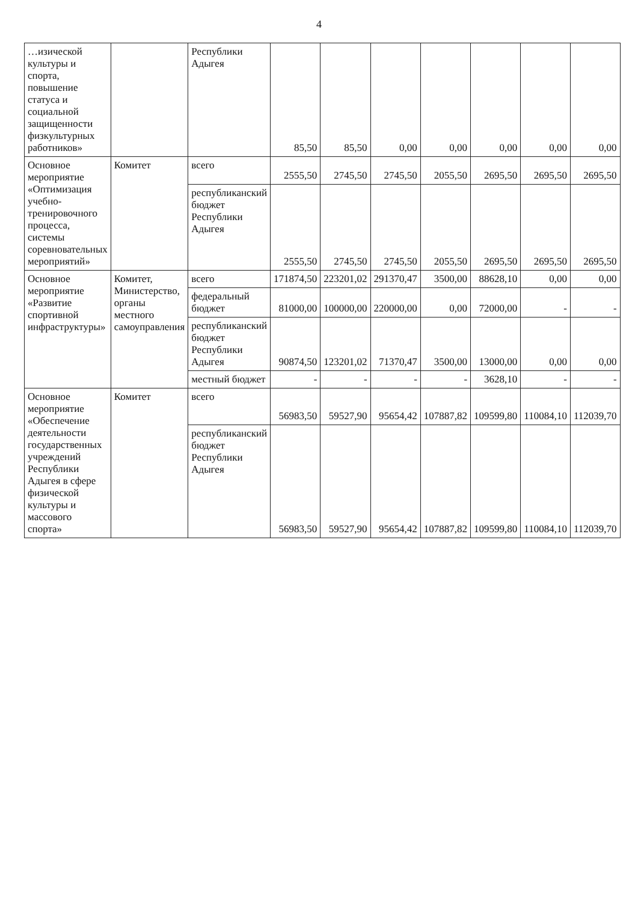4
| …изической культуры и спорта, повышение статуса и социальной защищенности физкультурных работников» | | Республики Адыгея | 85,50 | 85,50 | 0,00 | 0,00 | 0,00 | 0,00 | 0,00 |
| Основное мероприятие «Оптимизация учебно-тренировочного процесса, системы соревновательных мероприятий» | Комитет | всего | 2555,50 | 2745,50 | 2745,50 | 2055,50 | 2695,50 | 2695,50 | 2695,50 |
| | | республиканский бюджет Республики Адыгея | 2555,50 | 2745,50 | 2745,50 | 2055,50 | 2695,50 | 2695,50 | 2695,50 |
| Основное мероприятие «Развитие спортивной инфраструктуры» | Комитет, Министерство, органы местного самоуправления | всего | 171874,50 | 223201,02 | 291370,47 | 3500,00 | 88628,10 | 0,00 | 0,00 |
| | | федеральный бюджет | 81000,00 | 100000,00 | 220000,00 | 0,00 | 72000,00 | - | - |
| | | республиканский бюджет Республики Адыгея | 90874,50 | 123201,02 | 71370,47 | 3500,00 | 13000,00 | 0,00 | 0,00 |
| | | местный бюджет | - | - | - | - | 3628,10 | - | - |
| Основное мероприятие «Обеспечение деятельности государственных учреждений Республики Адыгея в сфере физической культуры и массового спорта» | Комитет | всего | 56983,50 | 59527,90 | 95654,42 | 107887,82 | 109599,80 | 110084,10 | 112039,70 |
| | | республиканский бюджет Республики Адыгея | 56983,50 | 59527,90 | 95654,42 | 107887,82 | 109599,80 | 110084,10 | 112039,70 |